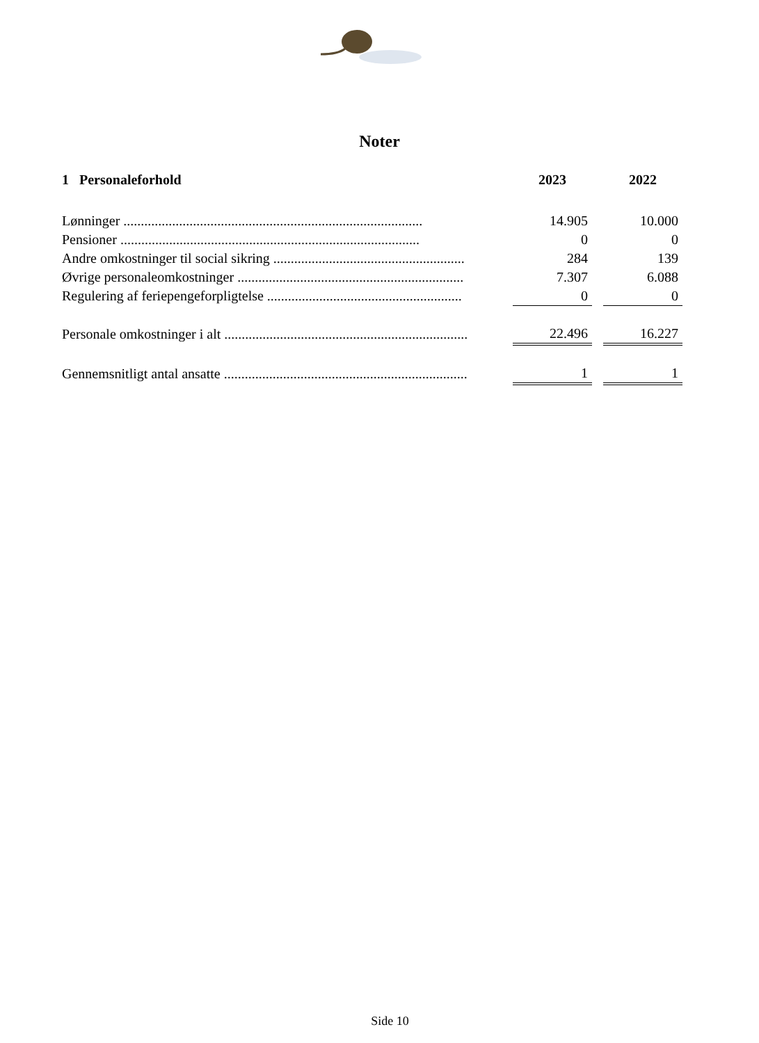Noter
| 1 Personaleforhold | 2023 | | 2022 |
| --- | --- | --- | --- |
| Lønninger ...................................................................................... | 14.905 | | 10.000 |
| Pensioner ...................................................................................... | 0 | | 0 |
| Andre omkostninger til social sikring ....................................................... | 284 | | 139 |
| Øvrige personaleomkostninger ................................................................. | 7.307 | | 6.088 |
| Regulering af feriepengeforpligtelse ........................................................ | 0 | | 0 |
| Personale omkostninger i alt ...................................................................... | 22.496 | | 16.227 |
| Gennemsnitligt antal ansatte ...................................................................... | 1 | | 1 |
Side 10